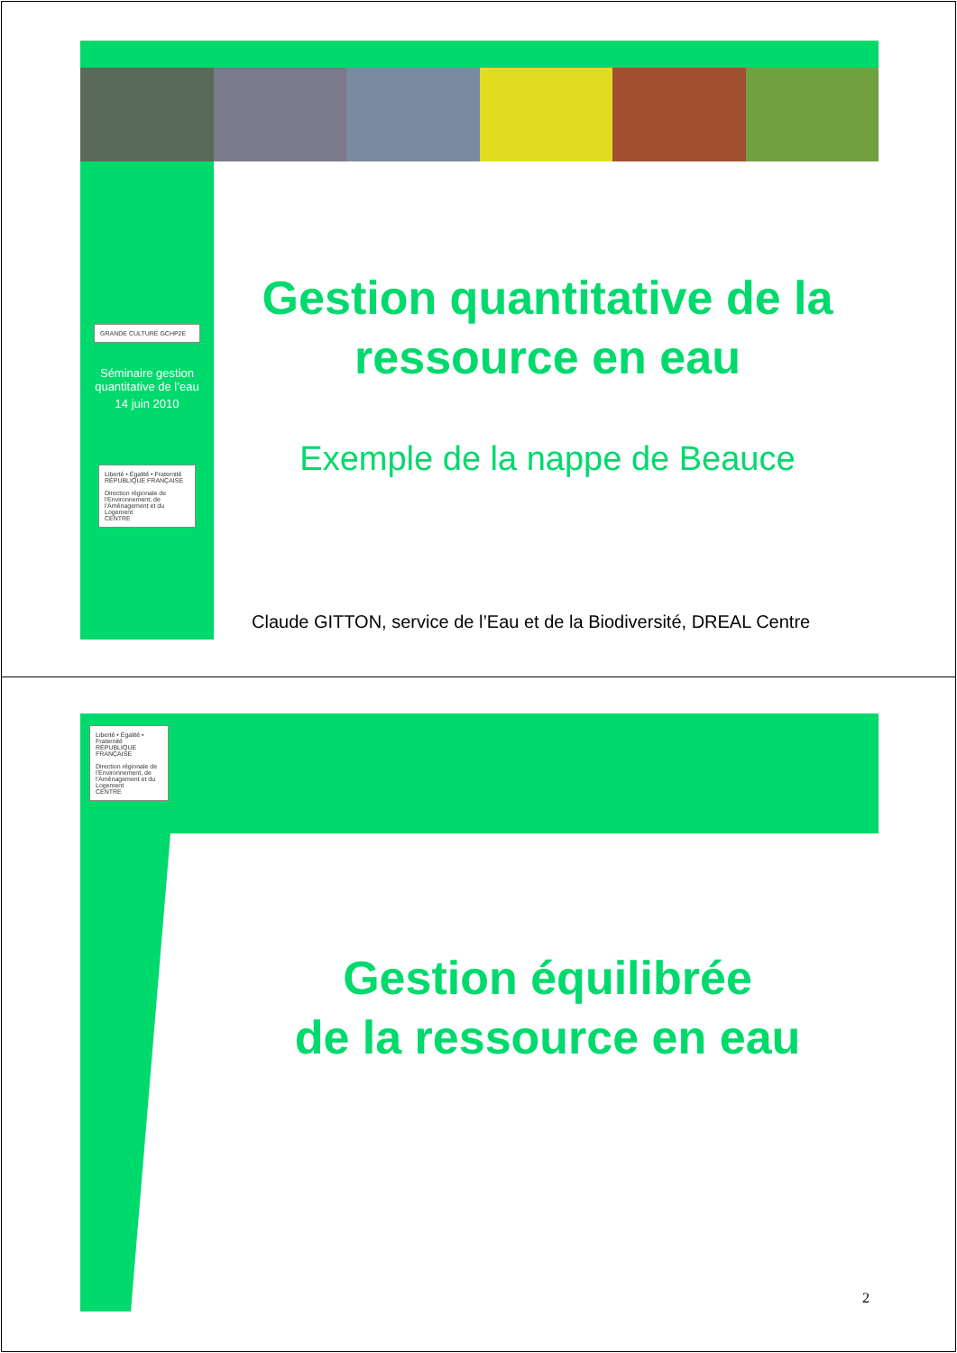GRANDE CULTURE GCHP2E
Séminaire gestion quantitative de l’eau
14 juin 2010
Liberté • Égalité • Fraternité
RÉPUBLIQUE FRANÇAISE
Direction régionale de l’Environnement, de l’Aménagement et du Logement
CENTRE
Gestion quantitative de la ressource en eau
Exemple de la nappe de Beauce
Claude GITTON, service de l’Eau et de la Biodiversité, DREAL Centre
Liberté • Égalité • Fraternité
RÉPUBLIQUE FRANÇAISE
Direction régionale de l’Environnement, de l’Aménagement et du Logement
CENTRE
Gestion équilibrée
de la ressource en eau
2